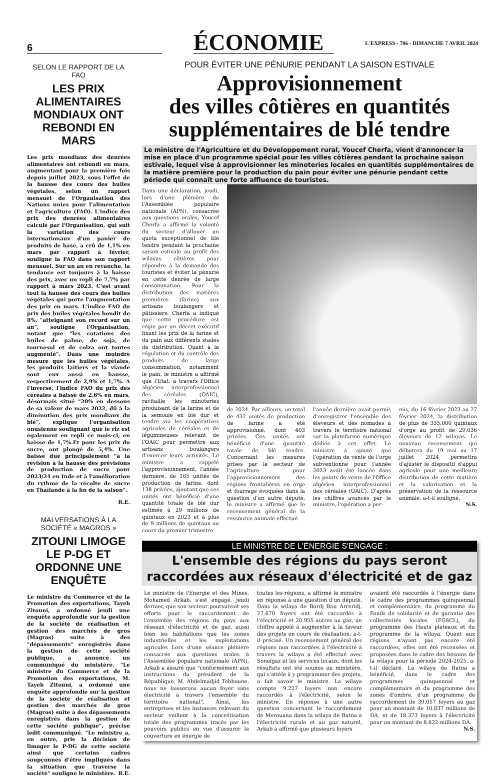6
ÉCONOMIE
L'EXPRESS - 786 - DIMANCHE 7 AVRIL 2024
SELON LE RAPPORT DE LA FAO
LES PRIX ALIMENTAIRES MONDIAUX ONT REBONDI EN MARS
Les prix mondiaux des denrées alimentaires ont rebondi en mars, augmentant pour la première fois depuis juillet 2023, sous l'effet de la hausse des cours des huiles végétales, selon un rapport mensuel de l'Organisation des Nations unies pour l'alimentation et l'agriculture (FAO). L'indice des prix des denrées alimentaires calculé par l'Organisation, qui suit la variation des cours internationaux d'un panier de produits de base, a crû de 1,1% en mars par rapport à février, souligne la FAO dans son rapport mensuel. Sur un an en revanche, la tendance est toujours à la baisse des prix, avec un repli de 7,7% par rapport à mars 2023. C'est avant tout la hausse des cours des huiles végétales qui porte l'augmentation des prix en mars. L'indice FAO du prix des huiles végétales bondit de 8%, "atteignant son record sur un an", souligne l'Organisation, notant que "les cotations des huiles de palme, de soja, de tournesol et de colza ont toutes augmenté". Dans une moindre mesure que les huiles végétales, les produits laitiers et la viande sont eux aussi en hausse, respectivement de 2,9% et 1,7%. A l'inverse, l'indice FAO du prix des céréales a baissé de 2,6% en mars, désormais situé "20% en dessous de sa valeur de mars 2022, dû à la diminution des prix mondiaux du blé", explique l'organisation onusienne soulignant que le riz est également en repli ce mois-ci, en baisse de 1,7%.Et pour les prix du sucre, ont plongé de 5,4%. Une baisse due principalement "à la révision à la hausse des prévisions de production de sucre pour 2023/24 en Inde et à l'amélioration du rythme de la récolte de sucre en Thaïlande à la fin de la saison".
R.E.
MALVERSATIONS À LA SOCIÉTÉ « MAGROS »
ZITOUNI LIMOGE LE P-DG ET ORDONNE UNE ENQUÊTE
Le ministre du Commerce et de la Promotion des exportations, Tayeb Zitouni, a ordonné jeudi une enquête approfondie sur la gestion de la société de réalisation et gestion des marchés de gros (Magros) suite à des "dépassements" enregistrés dans la gestion de cette société publique, a annoncé un communiqué du ministère. "Le ministre du Commerce et de la Promotion des exportations, M. Tayeb Zitouni, a ordonné une enquête approfondie sur la gestion de la société de réalisation et gestion des marchés de gros (Magros) suite à des dépassements enregistrés dans la gestion de cette société publique", précise ledit communiqué. "Le ministre a, en outre, pris la décision de limoger le P-DG de cette société ainsi que certains cadres soupçonnés d'être impliqués dans la situation que traverse la société" souligne le ministère. R.E.
POUR ÉVITER UNE PÉNURIE PENDANT LA SAISON ESTIVALE
Approvisionnement
des villes côtières en quantités supplémentaires de blé tendre
Le ministre de l'Agriculture et du Développement rural, Youcef Cherfa, vient d'annoncer la mise en place d'un programme spécial pour les villes côtières pendant la prochaine saison estivale, lequel vise à approvisionner les minoteries locales en quantités supplémentaires de la matière première pour la production du pain pour éviter une pénurie pendant cette période qui connaît une forte affluence de touristes.
Dans une déclaration, jeudi, lors d'une plénière de l'Assemblée populaire nationale (APN), consacrée aux questions orales, Youcef Cherfa a affirmé la volonté du secteur d'allouer un quota exceptionnel de blé tendre pendant la prochaine saison estivale au profit des wilayas côtières pour répondre à la demande des touristes et éviter la pénurie en cette denrée de large consommation. Pour la distribution des matières premières (farine) aux artisans boulangers et pâtissiers, Cherfa a indiqué que cette procédure est régie par un décret exécutif fixant les prix de la farine et du pain aux différents stades de distribution. Quant à la régulation et du contrôle des produits de large consommation, notamment le pain, le ministre a affirmé que l'Etat, à travers l'Office algérien interprofessionnel des céréales (OAIC), ravitaille les minoteries produisant de la farine et de la semoule en blé dur et tendre via les coopératives agricoles de céréales et de légumineuses relevant de l'OAIC pour permettre aux artisans boulangers d'exercer leurs activités. Le ministre a rappelé l'approvisionnement, l'année dernière, de 165 unités de production de farine, dont 138 privées, ajoutant que ces unités ont bénéficié d'une quantité totale de blé dur estimée à 29 millions de quintaux en 2023 et à plus de 9 millions de quintaux au cours du premier trimestre
de 2024. Par ailleurs, un total de 432 unités de production de farine a été approvisionné, dont 403 privées. Ces unités ont bénéficié d'une quantité totale de blé tendre. Concernant les mesures prises par le secteur de l'agriculture pour l'approvisionnement des régions frontalières en orge et fourrage évoquées dans la question d'un autre député, le ministre a affirmé que le recensement général de la ressource animale effectué
l'année dernière avait permis d'enregistrer l'ensemble des éleveurs et des nomades à travers le territoire national sur la plateforme numérique dédiée à cet effet. Le ministre a ajouté que l'opération de vente de l'orge subventionné pour l'année 2023 avait été lancée dans les points de vente de l'Office algérien interprofessionnel des céréales (OAIC). D'après les chiffres avancés par le ministre, l'opération a per-
mis, du 16 février 2023 au 27 février 2024, la distribution de plus de 335.000 quintaux d'orge au profit de 29.036 éleveurs de 12 wilayas. Le nouveau recensement qui débutera du 19 mai au 17 juillet 2024 permettra d'ajuster le dispositif d'appui agricole pour une meilleure distribution de cette matière et la valorisation et la préservation de la ressource animale, a-t-il souligné.
N.S.
LE MINISTRE DE L'ÉNERGIE S'ENGAGE :
L'ensemble des régions du pays seront raccordées aux réseaux d'électricité et de gaz
Le ministre de l'Energie et des Mines, Mohamed Arkab, s'est engagé, jeudi dernier, que son secteur poursuivait ses efforts pour le raccordement de l'ensemble des régions du pays aux réseaux d'électricité et de gaz, aussi bien les habitations que les zones industrielles et les exploitations agricoles Lors d'une séance plénière consacrée aux questions orales à l'Assemblée populaire nationale (APN), Arkab a assuré que "conformément aux instructions du président de la République, M. Abdelmadjid Tebboune, nous ne laisserons aucun foyer sans électricité à travers l'ensemble du territoire national". Ainsi, les entreprises et les instances relevant du secteur veillent à la concrétisation totale des programmes tracés par les pouvoirs publics en vue d'assurer la couverture en énergie de
toutes les régions, a affirmé le ministre en réponse à une question d'un député. Dans la wilaya de Bordj Bou Arreridj, 27.670 foyers ont été raccordés à l'électricité et 20.955 autres au gaz, un chiffre appelé à augmenter à la faveur des projets en cours de réalisation, a-t-il précisé. Un recensement général des régions non raccordées à l'électricité à travers la wilaya a été effectué avec Sonelgaz et les services locaux, dont les résultats ont été soumis au ministère, qui s'attèle à y programmer des projets, a fait savoir le ministre. La wilaya compte 9.227 foyers non encore raccordés à l'électricité, selon le ministre. En réponse à une autre question concernant le raccordement de Merouana dans la wilaya de Batna à l'électricité rurale et au gaz naturel, Arkab a affirmé que plusieurs foyers
avaient été raccordés à l'énergie dans le cadre des programmes quinquennal et complémentaire, du programme du Fonds de solidarité et de garantie des collectivités locales (FGSCL), du programme des Hauts plateaux et du programme de la wilaya. Quant aux régions n'ayant pas encore été raccordées, elles ont été recensées et proposées dans le cadre des besoins de la wilaya pour la période 2024-2025, a-t-il déclaré. La wilaya de Batna a bénéficié, dans le cadre des programmes quinquennal et complémentaire et du programme des zones d'ombre, d'un programme de raccordement de 39.057 foyers au gaz pour un montant de 10.837 millions de DA, et de 18.373 foyers à l'électricité pour un montant de 8.822 millions DA.
N.S.